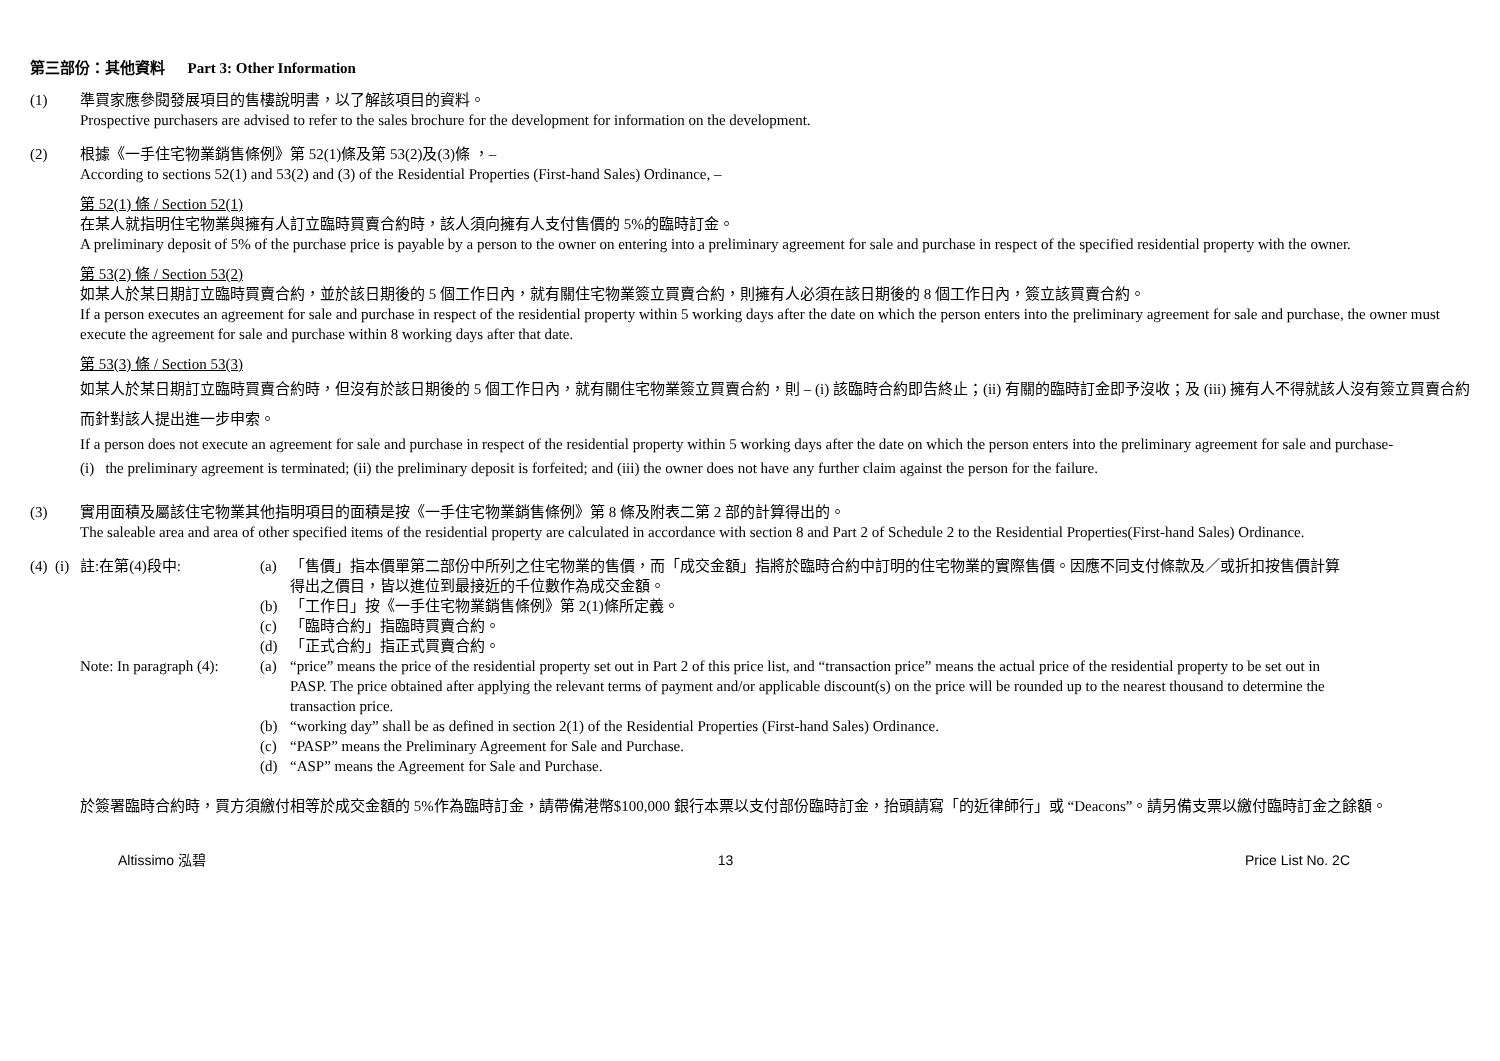第三部份：其他資料 Part 3: Other Information
(1) 準買家應參閱發展項目的售樓說明書，以了解該項目的資料。
Prospective purchasers are advised to refer to the sales brochure for the development for information on the development.
(2) 根據《一手住宅物業銷售條例》第 52(1)條及第 53(2)及(3)條 ，–
According to sections 52(1) and 53(2) and (3) of the Residential Properties (First-hand Sales) Ordinance, –
第 52(1) 條 / Section 52(1)
在某人就指明住宅物業與擁有人訂立臨時買賣合約時，該人須向擁有人支付售價的 5%的臨時訂金。
A preliminary deposit of 5% of the purchase price is payable by a person to the owner on entering into a preliminary agreement for sale and purchase in respect of the specified residential property with the owner.
第 53(2) 條 / Section 53(2)
如某人於某日期訂立臨時買賣合約，並於該日期後的 5 個工作日內，就有關住宅物業簽立買賣合約，則擁有人必須在該日期後的 8 個工作日內，簽立該買賣合約。
If a person executes an agreement for sale and purchase in respect of the residential property within 5 working days after the date on which the person enters into the preliminary agreement for sale and purchase, the owner must execute the agreement for sale and purchase within 8 working days after that date.
第 53(3) 條 / Section 53(3)
如某人於某日期訂立臨時買賣合約時，但沒有於該日期後的 5 個工作日內，就有關住宅物業簽立買賣合約，則 – (i) 該臨時合約即告終止；(ii) 有關的臨時訂金即予沒收；及 (iii) 擁有人不得就該人沒有簽立買賣合約而針對該人提出進一步申索。
If a person does not execute an agreement for sale and purchase in respect of the residential property within 5 working days after the date on which the person enters into the preliminary agreement for sale and purchase-
(i) the preliminary agreement is terminated; (ii) the preliminary deposit is forfeited; and (iii) the owner does not have any further claim against the person for the failure.
(3) 實用面積及屬該住宅物業其他指明項目的面積是按《一手住宅物業銷售條例》第 8 條及附表二第 2 部的計算得出的。
The saleable area and area of other specified items of the residential property are calculated in accordance with section 8 and Part 2 of Schedule 2 to the Residential Properties(First-hand Sales) Ordinance.
(4) (i)
註:在第(4)段中: (a) 「售價」指本價單第二部份中所列之住宅物業的售價，而「成交金額」指將於臨時合約中訂明的住宅物業的實際售價。因應不同支付條款及／或折扣按售價計算得出之價目，皆以進位到最接近的千位數作為成交金額。
(b) 「工作日」按《一手住宅物業銷售條例》第 2(1)條所定義。
(c) 「臨時合約」指臨時買賣合約。
(d) 「正式合約」指正式買賣合約。
Note: In paragraph (4):
(a) “price” means the price of the residential property set out in Part 2 of this price list, and “transaction price” means the actual price of the residential property to be set out in PASP. The price obtained after applying the relevant terms of payment and/or applicable discount(s) on the price will be rounded up to the nearest thousand to determine the transaction price.
(b) “working day” shall be as defined in section 2(1) of the Residential Properties (First-hand Sales) Ordinance.
(c) “PASP” means the Preliminary Agreement for Sale and Purchase.
(d) “ASP” means the Agreement for Sale and Purchase.
於簽署臨時合約時，買方須繳付相等於成交金額的 5%作為臨時訂金，請帶備港幣$100,000 銀行本票以支付部份臨時訂金，抬頭請寫「的近律師行」或 “Deacons”。請另備支票以繳付臨時訂金之餘額。
Altissimo 泓碧 13 Price List No. 2C